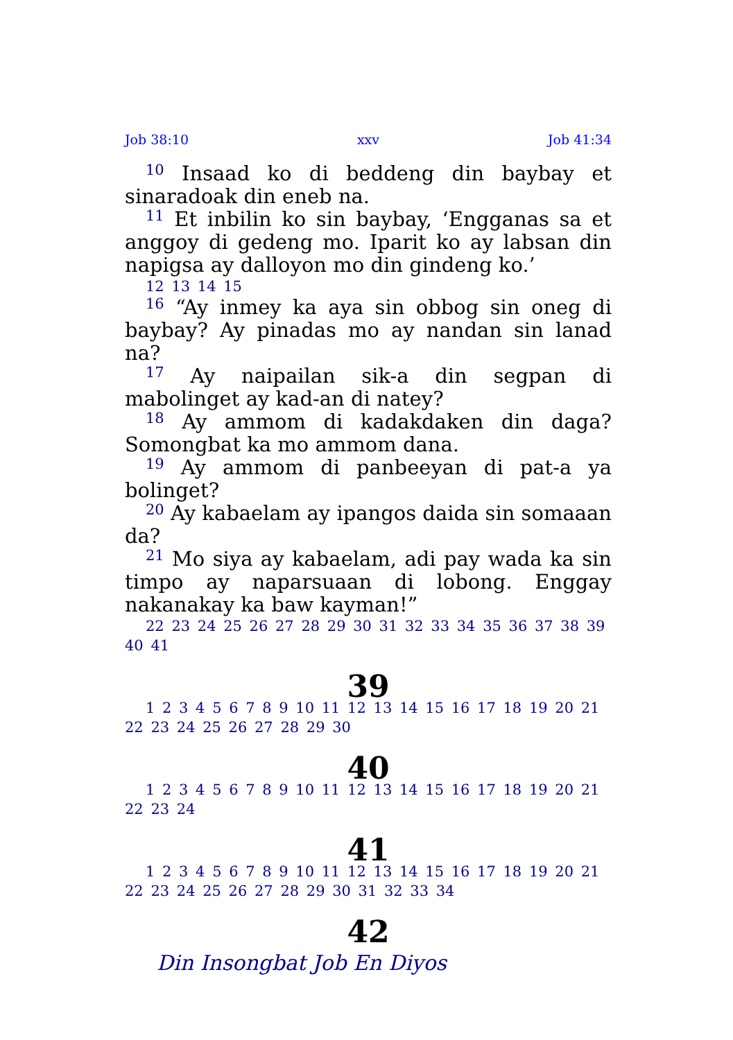Job 38:10 xxv Job 41:34
<sup>10</sup> Insaad ko di beddeng din baybay et sinaradoak din eneb na.
<sup>11</sup> Et inbilin ko sin baybay, ‘Engganas sa et anggoy di gedeng mo. Iparit ko ay labsan din napigsa ay dalloyon mo din gindeng ko.’
12 13 14 15
<sup>16</sup> “Ay inmey ka aya sin obbog sin oneg di baybay? Ay pinadas mo ay nandan sin lanad na?
<sup>17</sup> Ay naipailan sik-a din segpan di mabolinget ay kad-an di natey?
<sup>18</sup> Ay ammom di kadakdaken din daga? Somongbat ka mo ammom dana.
<sup>19</sup> Ay ammom di panbeeyan di pat-a ya bolinget?
<sup>20</sup> Ay kabaelam ay ipangos daida sin somaaan da?
<sup>21</sup> Mo siya ay kabaelam, adi pay wada ka sin timpo ay naparsuaan di lobong. Enggay nakanakay ka baw kayman!”
22 23 24 25 26 27 28 29 30 31 32 33 34 35 36 37 38 39 40 41
39
1 2 3 4 5 6 7 8 9 10 11 12 13 14 15 16 17 18 19 20 21 22 23 24 25 26 27 28 29 30
40
1 2 3 4 5 6 7 8 9 10 11 12 13 14 15 16 17 18 19 20 21 22 23 24
41
1 2 3 4 5 6 7 8 9 10 11 12 13 14 15 16 17 18 19 20 21 22 23 24 25 26 27 28 29 30 31 32 33 34
42
Din Insongbat Job En Diyos